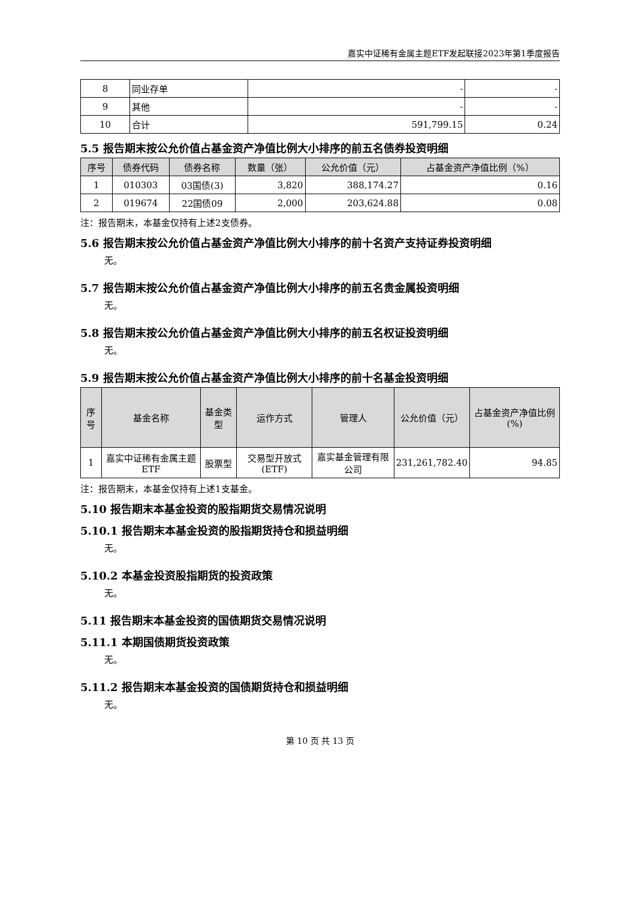嘉实中证稀有金属主题ETF发起联接2023年第1季度报告
| 8 | 同业存单 | - | - |
| 9 | 其他 | - | - |
| 10 | 合计 | 591,799.15 | 0.24 |
5.5 报告期末按公允价值占基金资产净值比例大小排序的前五名债券投资明细
| 序号 | 债券代码 | 债券名称 | 数量（张） | 公允价值（元） | 占基金资产净值比例（%） |
| --- | --- | --- | --- | --- | --- |
| 1 | 010303 | 03国债(3) | 3,820 | 388,174.27 | 0.16 |
| 2 | 019674 | 22国债09 | 2,000 | 203,624.88 | 0.08 |
注：报告期末，本基金仅持有上述2支债券。
5.6 报告期末按公允价值占基金资产净值比例大小排序的前十名资产支持证券投资明细
无。
5.7 报告期末按公允价值占基金资产净值比例大小排序的前五名贵金属投资明细
无。
5.8 报告期末按公允价值占基金资产净值比例大小排序的前五名权证投资明细
无。
5.9 报告期末按公允价值占基金资产净值比例大小排序的前十名基金投资明细
| 序号 | 基金名称 | 基金类型 | 运作方式 | 管理人 | 公允价值（元） | 占基金资产净值比例(%) |
| --- | --- | --- | --- | --- | --- | --- |
| 1 | 嘉实中证稀有金属主题ETF | 股票型 | 交易型开放式(ETF) | 嘉实基金管理有限公司 | 231,261,782.40 | 94.85 |
注：报告期末，本基金仅持有上述1支基金。
5.10 报告期末本基金投资的股指期货交易情况说明
5.10.1 报告期末本基金投资的股指期货持仓和损益明细
无。
5.10.2 本基金投资股指期货的投资政策
无。
5.11 报告期末本基金投资的国债期货交易情况说明
5.11.1 本期国债期货投资政策
无。
5.11.2 报告期末本基金投资的国债期货持仓和损益明细
无。
第 10 页 共 13 页